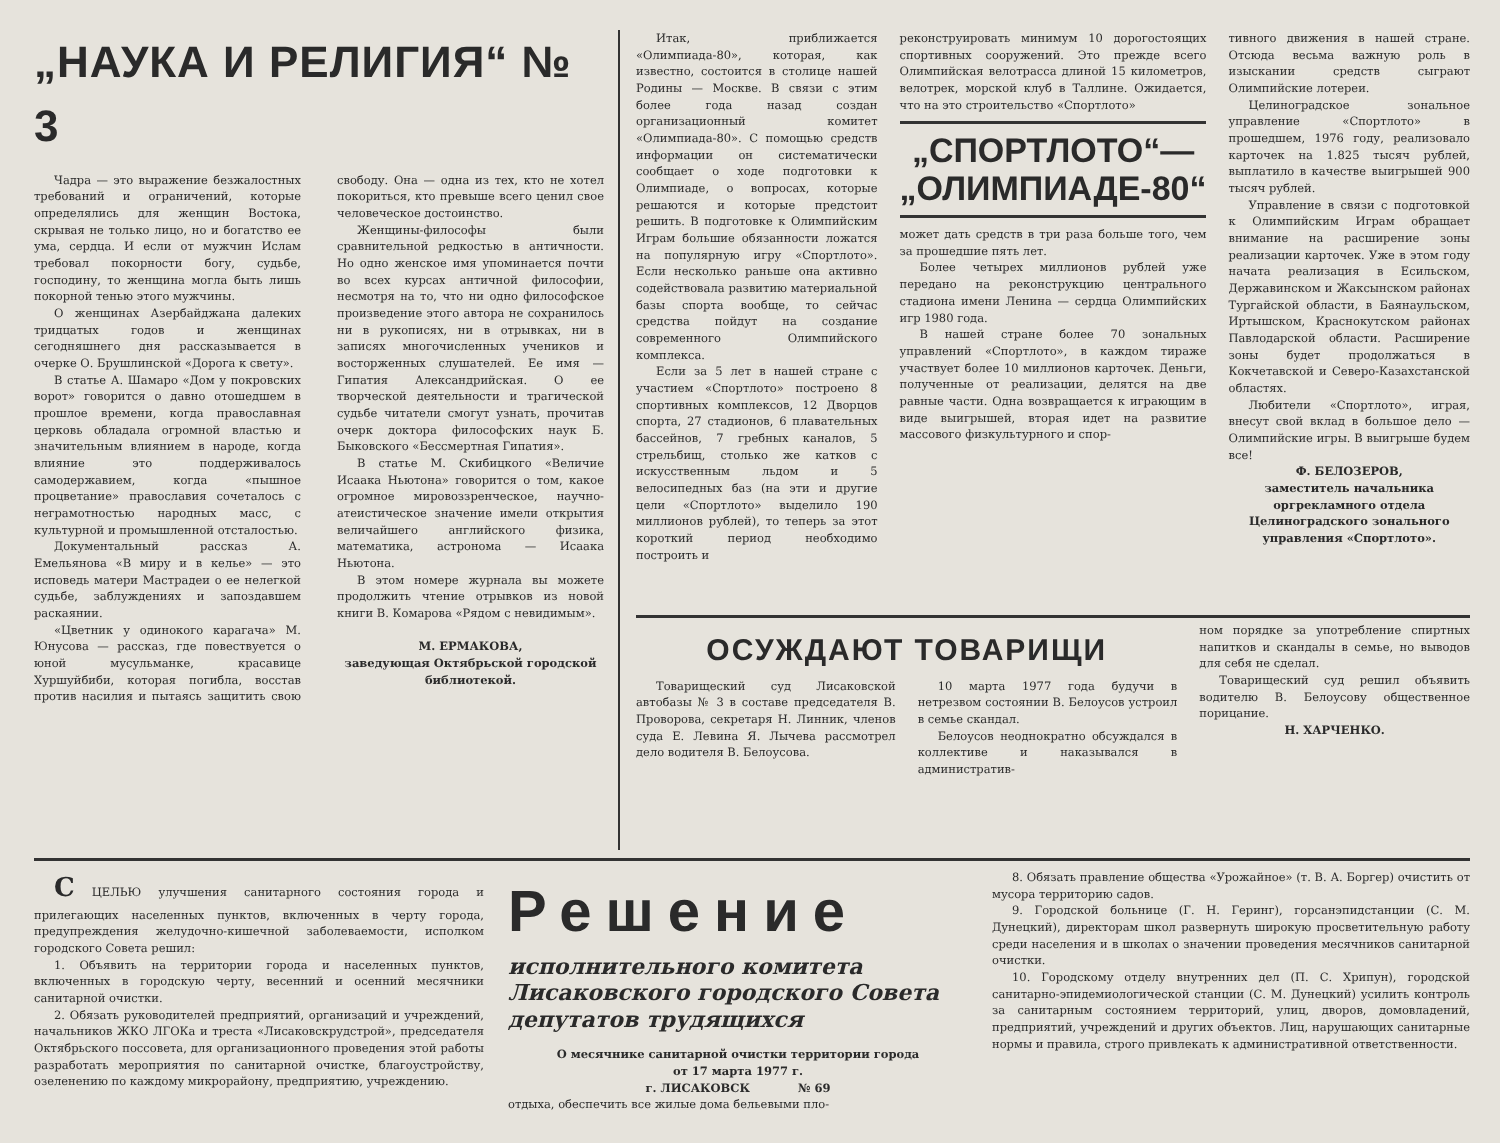„НАУКА И РЕЛИГИЯ“ № 3
Чадра — это выражение безжалостных требований и ограничений, которые определялись для женщин Востока, скрывая не только лицо, но и богатство ее ума, сердца. И если от мужчин Ислам требовал покорности богу, судьбе, господину, то женщина могла быть лишь покорной тенью этого мужчины.
О женщинах Азербайджана далеких тридцатых годов и женщинах сегодняшнего дня рассказывается в очерке О. Брушлинской «Дорога к свету».
В статье А. Шамаро «Дом у покровских ворот» говорится о давно отошедшем в прошлое времени, когда православная церковь обладала огромной властью и значительным влиянием в народе, когда влияние это поддерживалось самодержавием, когда «пышное процветание» православия сочеталось с неграмотностью народных масс, с культурной и промышленной отсталостью.
Документальный рассказ А. Емельянова «В миру и в келье» — это исповедь матери Мастрадеи о ее нелегкой судьбе, заблуждениях и запоздавшем раскаянии.
«Цветник у одинокого карагача» М. Юнусова — рассказ, где повествуется о юной мусульманке, красавице Хуршуйбиби, которая погибла, восстав против насилия и пытаясь защитить свою свободу. Она — одна из тех, кто не хотел покориться, кто превыше всего ценил свое человеческое достоинство.
Женщины-философы были сравнительной редкостью в античности. Но одно женское имя упоминается почти во всех курсах античной философии, несмотря на то, что ни одно философское произведение этого автора не сохранилось ни в рукописях, ни в отрывках, ни в записях многочисленных учеников и восторженных слушателей. Ее имя — Гипатия Александрийская. О ее творческой деятельности и трагической судьбе читатели смогут узнать, прочитав очерк доктора философских наук Б. Быковского «Бессмертная Гипатия».
В статье М. Скибицкого «Величие Исаака Ньютона» говорится о том, какое огромное мировоззренческое, научно-атеистическое значение имели открытия величайшего английского физика, математика, астронома — Исаака Ньютона.
В этом номере журнала вы можете продолжить чтение отрывков из новой книги В. Комарова «Рядом с невидимым».
М. ЕРМАКОВА,
заведующая Октябрьской городской библиотекой.
Итак, приближается «Олимпиада-80», которая, как известно, состоится в столице нашей Родины — Москве. В связи с этим более года назад создан организационный комитет «Олимпиада-80». С помощью средств информации он систематически сообщает о ходе подготовки к Олимпиаде, о вопросах, которые решаются и которые предстоит решить. В подготовке к Олимпийским Играм большие обязанности ложатся на популярную игру «Спортлото». Если несколько раньше она активно содействовала развитию материальной базы спорта вообще, то сейчас средства пойдут на создание современного Олимпийского комплекса.
Если за 5 лет в нашей стране с участием «Спортлото» построено 8 спортивных комплексов, 12 Дворцов спорта, 27 стадионов, 6 плавательных бассейнов, 7 гребных каналов, 5 стрельбищ, столько же катков с искусственным льдом и 5 велосипедных баз (на эти и другие цели «Спортлото» выделило 190 миллионов рублей), то теперь за этот короткий период необходимо построить и
реконструировать минимум 10 дорогостоящих спортивных сооружений. Это прежде всего Олимпийская велотрасса длиной 15 километров, велотрек, морской клуб в Таллине. Ожидается, что на это строительство «Спортлото»
„СПОРТЛОТО“—
„ОЛИМПИАДЕ-80“
может дать средств в три раза больше того, чем за прошедшие пять лет.
Более четырех миллионов рублей уже передано на реконструкцию центрального стадиона имени Ленина — сердца Олимпийских игр 1980 года.
В нашей стране более 70 зональных управлений «Спортлото», в каждом тираже участвует более 10 миллионов карточек. Деньги, полученные от реализации, делятся на две равные части. Одна возвращается к играющим в виде выигрышей, вторая идет на развитие массового физкультурного и спор-
тивного движения в нашей стране. Отсюда весьма важную роль в изыскании средств сыграют Олимпийские лотереи.
Целиноградское зональное управление «Спортлото» в прошедшем, 1976 году, реализовало карточек на 1.825 тысяч рублей, выплатило в качестве выигрышей 900 тысяч рублей.
Управление в связи с подготовкой к Олимпийским Играм обращает внимание на расширение зоны реализации карточек. Уже в этом году начата реализация в Есильском, Державинском и Жаксынском районах Тургайской области, в Баянаульском, Иртышском, Краснокутском районах Павлодарской области. Расширение зоны будет продолжаться в Кокчетавской и Северо-Казахстанской областях.
Любители «Спортлото», играя, внесут свой вклад в большое дело — Олимпийские игры. В выигрыше будем все!
Ф. БЕЛОЗЕРОВ,
заместитель начальника оргрекламного отдела Целиноградского зонального управления «Спортлото».
ОСУЖДАЮТ ТОВАРИЩИ
Товарищеский суд Лисаковской автобазы № 3 в составе председателя В. Проворова, секретаря Н. Линник, членов суда Е. Левина Я. Лычева рассмотрел дело водителя В. Белоусова.
10 марта 1977 года будучи в нетрезвом состоянии В. Белоусов устроил в семье скандал.
Белоусов неоднократно обсуждался в коллективе и наказывался в административ-
ном порядке за употребление спиртных напитков и скандалы в семье, но выводов для себя не сделал.
Товарищеский суд решил объявить водителю В. Белоусову общественное порицание.
Н. ХАРЧЕНКО.
С ЦЕЛЬЮ улучшения санитарного состояния города и прилегающих населенных пунктов, включенных в черту города, предупреждения желудочно-кишечной заболеваемости, исполком городского Совета решил:
1. Объявить на территории города и населенных пунктов, включенных в городскую черту, весенний и осенний месячники санитарной очистки.
2. Обязать руководителей предприятий, организаций и учреждений, начальников ЖКО ЛГОКа и треста «Лисаковскрудстрой», председателя Октябрьского поссовета, для организационного проведения этой работы разработать мероприятия по санитарной очистке, благоустройству, озеленению по каждому микрорайону, предприятию, учреждению.
Решение
исполнительного комитета
Лисаковского городского Совета
депутатов трудящихся
О месячнике санитарной очистки территории города
от 17 марта 1977 г.
г. ЛИСАКОВСК № 69
отдыха, обеспечить все жилые дома бельевыми пло-
8. Обязать правление общества «Урожайное» (т. В. А. Боргер) очистить от мусора территорию садов.
9. Городской больнице (Г. Н. Геринг), горсанэпидстанции (С. М. Дунецкий), директорам школ развернуть широкую просветительную работу среди населения и в школах о значении проведения месячников санитарной очистки.
10. Городскому отделу внутренних дел (П. С. Хрипун), городской санитарно-эпидемиологической станции (С. М. Дунецкий) усилить контроль за санитарным состоянием территорий, улиц, дворов, домовладений, предприятий, учреждений и других объектов. Лиц, нарушающих санитарные нормы и правила, строго привлекать к административной ответственности.